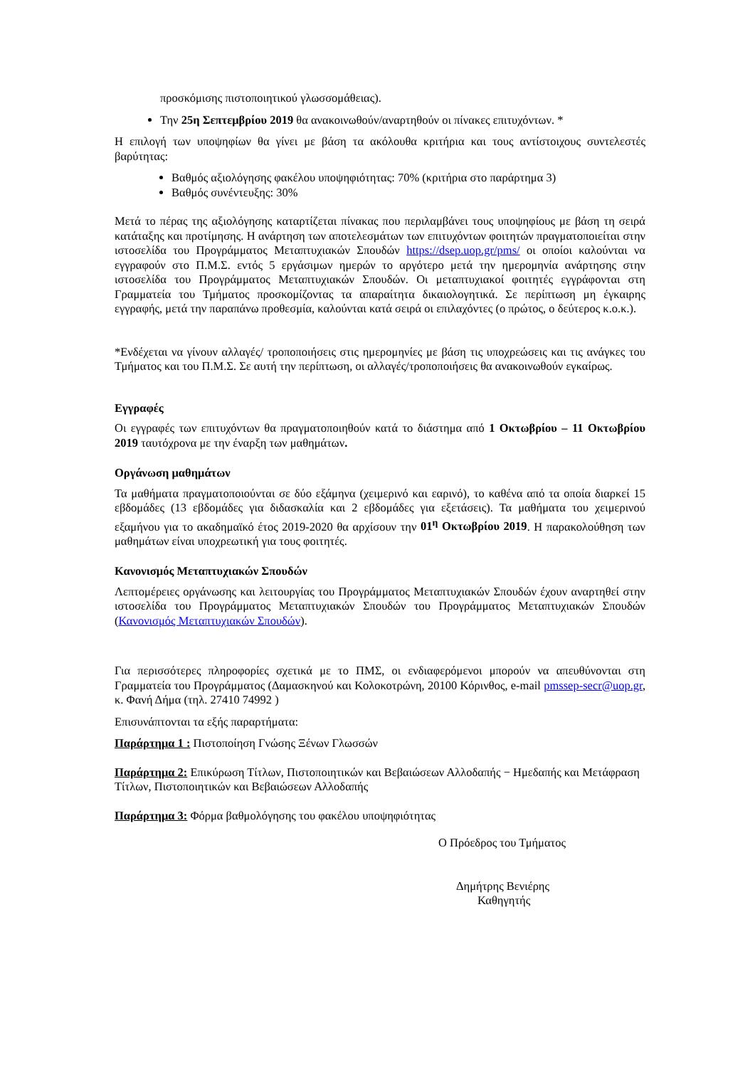προσκόμισης πιστοποιητικού γλωσσομάθειας).
Την 25η Σεπτεμβρίου 2019 θα ανακοινωθούν/αναρτηθούν οι πίνακες επιτυχόντων. *
Η επιλογή των υποψηφίων θα γίνει με βάση τα ακόλουθα κριτήρια και τους αντίστοιχους συντελεστές βαρύτητας:
Βαθμός αξιολόγησης φακέλου υποψηφιότητας: 70% (κριτήρια στο παράρτημα 3)
Βαθμός συνέντευξης: 30%
Μετά το πέρας της αξιολόγησης καταρτίζεται πίνακας που περιλαμβάνει τους υποψηφίους με βάση τη σειρά κατάταξης και προτίμησης. Η ανάρτηση των αποτελεσμάτων των επιτυχόντων φοιτητών πραγματοποιείται στην ιστοσελίδα του Προγράμματος Μεταπτυχιακών Σπουδών https://dsep.uop.gr/pms/ οι οποίοι καλούνται να εγγραφούν στο Π.Μ.Σ. εντός 5 εργάσιμων ημερών το αργότερο μετά την ημερομηνία ανάρτησης στην ιστοσελίδα του Προγράμματος Μεταπτυχιακών Σπουδών. Οι μεταπτυχιακοί φοιτητές εγγράφονται στη Γραμματεία του Τμήματος προσκομίζοντας τα απαραίτητα δικαιολογητικά. Σε περίπτωση μη έγκαιρης εγγραφής, μετά την παραπάνω προθεσμία, καλούνται κατά σειρά οι επιλαχόντες (ο πρώτος, ο δεύτερος κ.ο.κ.).
*Ενδέχεται να γίνουν αλλαγές/ τροποποιήσεις στις ημερομηνίες με βάση τις υποχρεώσεις και τις ανάγκες του Τμήματος και του Π.Μ.Σ. Σε αυτή την περίπτωση, οι αλλαγές/τροποποιήσεις θα ανακοινωθούν εγκαίρως.
Εγγραφές
Οι εγγραφές των επιτυχόντων θα πραγματοποιηθούν κατά το διάστημα από 1 Οκτωβρίου – 11 Οκτωβρίου 2019 ταυτόχρονα με την έναρξη των μαθημάτων.
Οργάνωση μαθημάτων
Τα μαθήματα πραγματοποιούνται σε δύο εξάμηνα (χειμερινό και εαρινό), το καθένα από τα οποία διαρκεί 15 εβδομάδες (13 εβδομάδες για διδασκαλία και 2 εβδομάδες για εξετάσεις). Τα μαθήματα του χειμερινού εξαμήνου για το ακαδημαϊκό έτος 2019-2020 θα αρχίσουν την 01<sup>η</sup> Οκτωβρίου 2019. Η παρακολούθηση των μαθημάτων είναι υποχρεωτική για τους φοιτητές.
Κανονισμός Μεταπτυχιακών Σπουδών
Λεπτομέρειες οργάνωσης και λειτουργίας του Προγράμματος Μεταπτυχιακών Σπουδών έχουν αναρτηθεί στην ιστοσελίδα του Προγράμματος Μεταπτυχιακών Σπουδών του Προγράμματος Μεταπτυχιακών Σπουδών (Κανονισμός Μεταπτυχιακών Σπουδών).
Για περισσότερες πληροφορίες σχετικά με το ΠΜΣ, οι ενδιαφερόμενοι μπορούν να απευθύνονται στη Γραμματεία του Προγράμματος (Δαμασκηνού και Κολοκοτρώνη, 20100 Κόρινθος, e-mail pmssep-secr@uop.gr, κ. Φανή Δήμα (τηλ. 27410 74992 )
Επισυνάπτονται τα εξής παραρτήματα:
Παράρτημα 1 : Πιστοποίηση Γνώσης Ξένων Γλωσσών
Παράρτημα 2: Επικύρωση Τίτλων, Πιστοποιητικών και Βεβαιώσεων Αλλοδαπής − Ημεδαπής και Μετάφραση Τίτλων, Πιστοποιητικών και Βεβαιώσεων Αλλοδαπής
Παράρτημα 3: Φόρμα βαθμολόγησης του φακέλου υποψηφιότητας
Ο Πρόεδρος του Τμήματος
Δημήτρης Βενιέρης
Καθηγητής